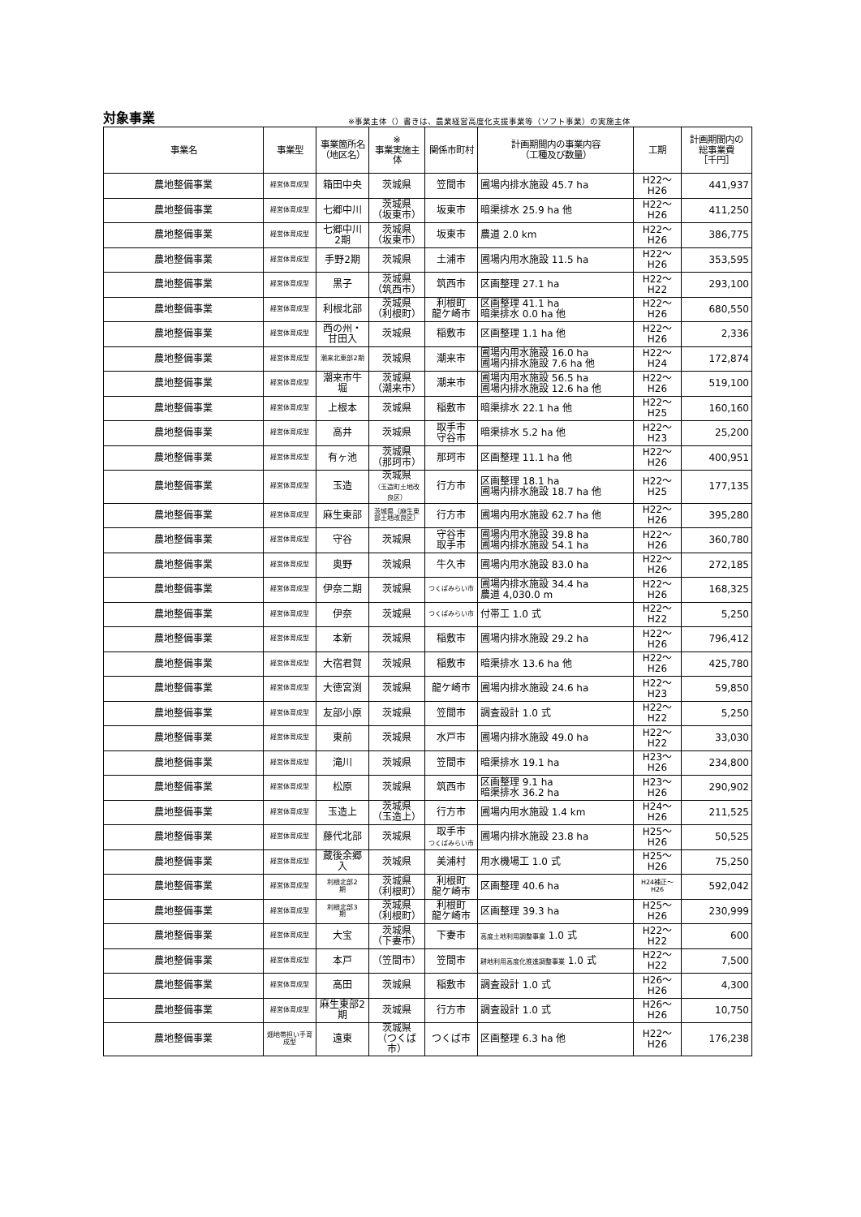対象事業 ※事業主体（）書きは、農業経営高度化支援事業等（ソフト事業）の実施主体
| 事業名 | 事業型 | 事業箇所名 （地区名） | ※ 事業実施主体 | 関係市町村 | 計画期間内の事業内容 （工種及び数量） | 工期 | 計画期間内の 総事業費 ［千円］ |
| --- | --- | --- | --- | --- | --- | --- | --- |
| 農地整備事業 | 経営体育成型 | 箱田中央 | 茨城県 | 笠間市 | 圃場内排水施設 45.7 ha | H22～H26 | 441,937 |
| 農地整備事業 | 経営体育成型 | 七郷中川 | 茨城県 （坂東市） | 坂東市 | 暗渠排水 25.9 ha 他 | H22～H26 | 411,250 |
| 農地整備事業 | 経営体育成型 | 七郷中川 2期 | 茨城県 （坂東市） | 坂東市 | 農道 2.0 km | H22～H26 | 386,775 |
| 農地整備事業 | 経営体育成型 | 手野2期 | 茨城県 | 土浦市 | 圃場内用水施設 11.5 ha | H22～H26 | 353,595 |
| 農地整備事業 | 経営体育成型 | 黒子 | 茨城県 （筑西市） | 筑西市 | 区画整理 27.1 ha | H22～H22 | 293,100 |
| 農地整備事業 | 経営体育成型 | 利根北部 | 茨城県 （利根町） | 利根町 龍ケ崎市 | 区画整理 41.1 ha 暗渠排水 0.0 ha 他 | H22～H26 | 680,550 |
| 農地整備事業 | 経営体育成型 | 西の州・ 甘田入 | 茨城県 | 稲敷市 | 区画整理 1.1 ha 他 | H22～H26 | 2,336 |
| 農地整備事業 | 経営体育成型 | 潮来北東部2期 | 茨城県 | 潮来市 | 圃場内用水施設 16.0 ha 圃場内排水施設 7.6 ha 他 | H22～H24 | 172,874 |
| 農地整備事業 | 経営体育成型 | 潮来市牛 堀 | 茨城県 （潮来市） | 潮来市 | 圃場内用水施設 56.5 ha 圃場内排水施設 12.6 ha 他 | H22～H26 | 519,100 |
| 農地整備事業 | 経営体育成型 | 上根本 | 茨城県 | 稲敷市 | 暗渠排水 22.1 ha 他 | H22～H25 | 160,160 |
| 農地整備事業 | 経営体育成型 | 高井 | 茨城県 | 取手市 守谷市 | 暗渠排水 5.2 ha 他 | H22～H23 | 25,200 |
| 農地整備事業 | 経営体育成型 | 有ヶ池 | 茨城県 （那珂市） | 那珂市 | 区画整理 11.1 ha 他 | H22～H26 | 400,951 |
| 農地整備事業 | 経営体育成型 | 玉造 | 茨城県 （玉造町土地改良区） | 行方市 | 区画整理 18.1 ha 圃場内排水施設 18.7 ha 他 | H22～H25 | 177,135 |
| 農地整備事業 | 経営体育成型 | 麻生東部 | 茨城県（麻生東部土地改良区） | 行方市 | 圃場内用水施設 62.7 ha 他 | H22～H26 | 395,280 |
| 農地整備事業 | 経営体育成型 | 守谷 | 茨城県 | 守谷市 取手市 | 圃場内用水施設 39.8 ha 圃場内排水施設 54.1 ha | H22～H26 | 360,780 |
| 農地整備事業 | 経営体育成型 | 奥野 | 茨城県 | 牛久市 | 圃場内用水施設 83.0 ha | H22～H26 | 272,185 |
| 農地整備事業 | 経営体育成型 | 伊奈二期 | 茨城県 | つくばみらい市 | 圃場内排水施設 34.4 ha 農道 4,030.0 m | H22～H26 | 168,325 |
| 農地整備事業 | 経営体育成型 | 伊奈 | 茨城県 | つくばみらい市 | 付帯工 1.0 式 | H22～H22 | 5,250 |
| 農地整備事業 | 経営体育成型 | 本新 | 茨城県 | 稲敷市 | 圃場内排水施設 29.2 ha | H22～H26 | 796,412 |
| 農地整備事業 | 経営体育成型 | 大宿君賀 | 茨城県 | 稲敷市 | 暗渠排水 13.6 ha 他 | H22～H26 | 425,780 |
| 農地整備事業 | 経営体育成型 | 大徳宮渕 | 茨城県 | 龍ケ崎市 | 圃場内排水施設 24.6 ha | H22～H23 | 59,850 |
| 農地整備事業 | 経営体育成型 | 友部小原 | 茨城県 | 笠間市 | 調査設計 1.0 式 | H22～H22 | 5,250 |
| 農地整備事業 | 経営体育成型 | 東前 | 茨城県 | 水戸市 | 圃場内排水施設 49.0 ha | H22～H22 | 33,030 |
| 農地整備事業 | 経営体育成型 | 滝川 | 茨城県 | 笠間市 | 暗渠排水 19.1 ha | H23～H26 | 234,800 |
| 農地整備事業 | 経営体育成型 | 松原 | 茨城県 | 筑西市 | 区画整理 9.1 ha 暗渠排水 36.2 ha | H23～H26 | 290,902 |
| 農地整備事業 | 経営体育成型 | 玉造上 | 茨城県 （玉造上） | 行方市 | 圃場内用水施設 1.4 km | H24～H26 | 211,525 |
| 農地整備事業 | 経営体育成型 | 藤代北部 | 茨城県 | 取手市 つくばみらい市 | 圃場内排水施設 23.8 ha | H25～H26 | 50,525 |
| 農地整備事業 | 経営体育成型 | 蔵後余郷入 | 茨城県 | 美浦村 | 用水機場工 1.0 式 | H25～H26 | 75,250 |
| 農地整備事業 | 経営体育成型 | 利根北部2 期 | 茨城県 （利根町） | 利根町 龍ケ崎市 | 区画整理 40.6 ha | H24補正～H26 | 592,042 |
| 農地整備事業 | 経営体育成型 | 利根北部3 期 | 茨城県 （利根町） | 利根町 龍ケ崎市 | 区画整理 39.3 ha | H25～H26 | 230,999 |
| 農地整備事業 | 経営体育成型 | 大宝 | 茨城県 （下妻市） | 下妻市 | 高度土地利用調整事業 1.0 式 | H22～H22 | 600 |
| 農地整備事業 | 経営体育成型 | 本戸 | （笠間市） | 笠間市 | 耕地利用高度化推進調整事業 1.0 式 | H22～H22 | 7,500 |
| 農地整備事業 | 経営体育成型 | 高田 | 茨城県 | 稲敷市 | 調査設計 1.0 式 | H26～H26 | 4,300 |
| 農地整備事業 | 経営体育成型 | 麻生東部2期 | 茨城県 | 行方市 | 調査設計 1.0 式 | H26～H26 | 10,750 |
| 農地整備事業 | 畑地帯担い手育成型 | 遠東 | 茨城県 （つくば市） | つくば市 | 区画整理 6.3 ha 他 | H22～H26 | 176,238 |